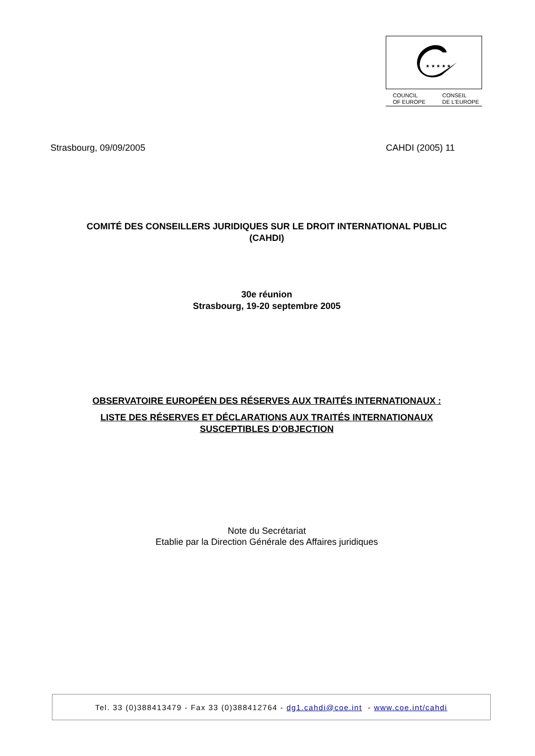★ ★ ★ ★ ★
COUNCIL
OF EUROPE CONSEIL
DE L'EUROPE
Strasbourg, 09/09/2005 CAHDI (2005) 11
COMITÉ DES CONSEILLERS JURIDIQUES SUR LE DROIT INTERNATIONAL PUBLIC
(CAHDI)
30e réunion
Strasbourg, 19-20 septembre 2005
OBSERVATOIRE EUROPÉEN DES RÉSERVES AUX TRAITÉS INTERNATIONAUX :
LISTE DES RÉSERVES ET DÉCLARATIONS AUX TRAITÉS INTERNATIONAUX
SUSCEPTIBLES D'OBJECTION
Note du Secrétariat
Etablie par la Direction Générale des Affaires juridiques
Tel. 33 (0)388413479 - Fax 33 (0)388412764 - dg1.cahdi@coe.int - www.coe.int/cahdi